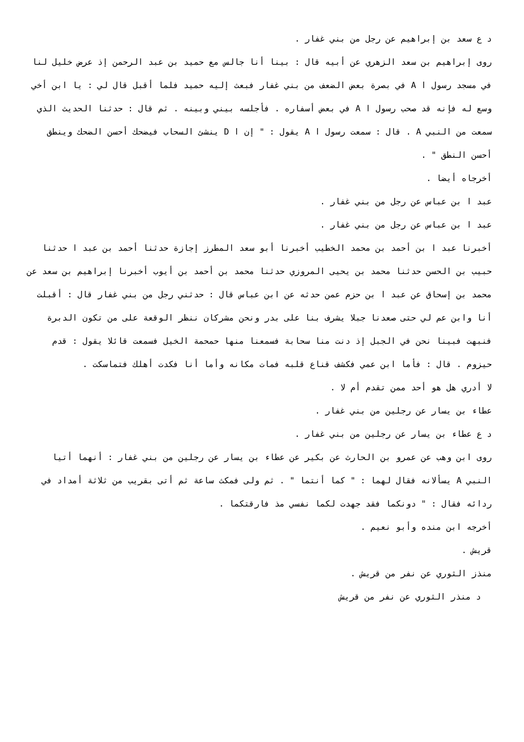د ع سعد بن إبراهيم عن رجل من بني غفار .
روى إبراهيم بن سعد الزهري عن أبيه قال : بينا أنا جالس مع حميد بن عبد الرحمن إذ عرض خليل لنا في مسجد رسول ا A في بصرة بعض الضعف من بني غفار فبعث إليه حميد فلما أقبل قال لي : يا ابن أخي وسع له فإنه قد صحب رسول ا A في بعض أسفاره . فأجلسه بيني وبينه . ثم قال : حدثنا الحديث الذي سمعت من النبي A . قال : سمعت رسول ا A يقول : " إن ا D ينشئ السحاب فيضحك أحسن الضحك وينطق أحسن النطق " .
أخرجاه أيضا .
عبد ا بن عباس عن رجل من بني غفار .
عبد ا بن عباس عن رجل من بني غفار .
أخبرنا عبد ا بن أحمد بن محمد الخطيب أخبرنا أبو سعد المطرز إجازة حدثنا أحمد بن عبد ا حدثنا حبيب بن الحسن حدثنا محمد بن يحيى المروزي حدثنا محمد بن أحمد بن أيوب أخبرنا إبراهيم بن سعد عن محمد بن إسحاق عن عبد ا بن حزم عمن حدثه عن ابن عباس قال : حدثني رجل من بني غفار قال : أقبلت أنا وابن عم لي حتى صعدنا جبلا يشرف بنا على بدر ونحن مشركان ننظر الوقعة على من تكون الدبرة فنبهت فبينا نحن في الجبل إذ دنت منا سحابة فسمعنا منها حمحمة الخيل فسمعت قائلا يقول : قدم حيزوم . قال : فأما ابن عمي فكشف قناع قلبه فمات مكانه وأما أنا فكدت أهلك فتماسكت .
لا أدري هل هو أحد ممن تقدم أم لا .
عطاء بن يسار عن رجلين من بني غفار .
د ع عطاء بن يسار عن رجلين من بني غفار .
روى ابن وهب عن عمرو بن الحارث عن بكير عن عطاء بن يسار عن رجلين من بني غفار : أنهما أتيا النبي A يسألانه فقال لهما : " كما أنتما " . ثم ولى فمكث ساعة ثم أتى بقريب من ثلاثة أمداد في ردائه فقال : " دونكما فقد جهدت لكما نفسي مذ فارقتكما .
أخرجه ابن منده وأبو نعيم .
قريش .
منذز الثوري عن نفر من قريش .
د منذر الثوري عن نفر من قريش